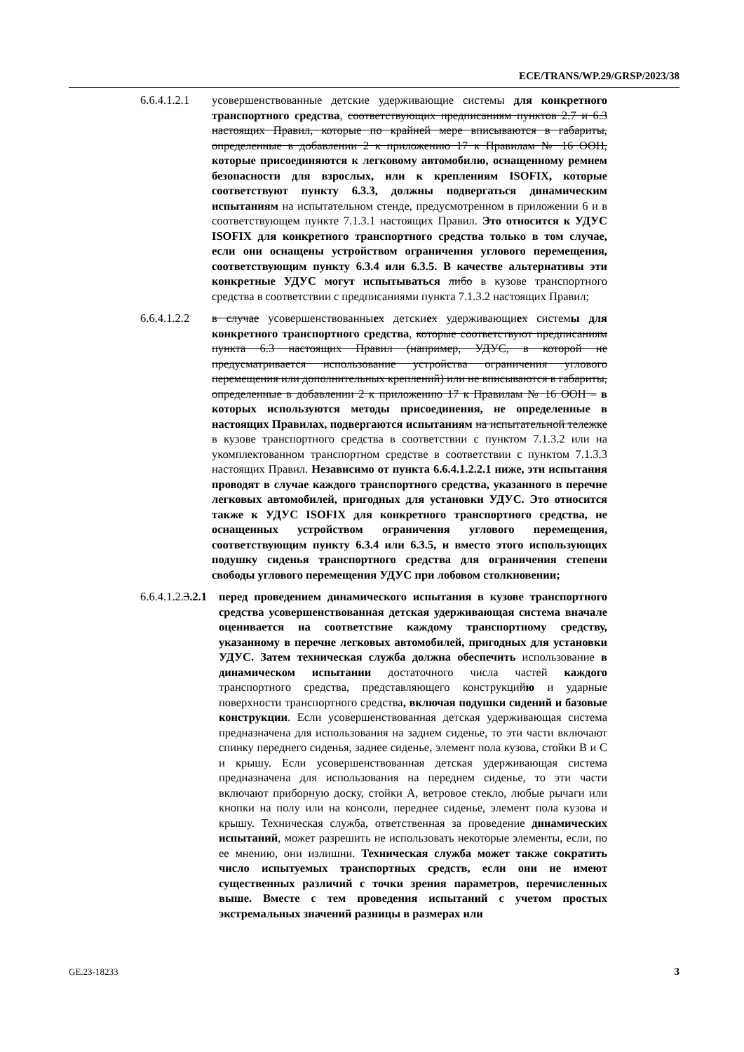ECE/TRANS/WP.29/GRSP/2023/38
6.6.4.1.2.1
усовершенствованные детские удерживающие системы для конкретного транспортного средства, соответствующих предписаниям пунктов 2.7 и 6.3 настоящих Правил, которые по крайней мере вписываются в габариты, определенные в добавлении 2 к приложению 17 к Правилам № 16 ООН, которые присоединяются к легковому автомобилю, оснащенному ремнем безопасности для взрослых, или к креплениям ISOFIX, которые соответствуют пункту 6.3.3, должны подвергаться динамическим испытаниям на испытательном стенде, предусмотренном в приложении 6 и в соответствующем пункте 7.1.3.1 настоящих Правил. Это относится к УДУС ISOFIX для конкретного транспортного средства только в том случае, если они оснащены устройством ограничения углового перемещения, соответствующим пункту 6.3.4 или 6.3.5. В качестве альтернативы эти конкретные УДУС могут испытываться либо в кузове транспортного средства в соответствии с предписаниями пункта 7.1.3.2 настоящих Правил;
6.6.4.1.2.2
в случае усовершенствованныех детскиех удерживающиех системы для конкретного транспортного средства, которые соответствуют предписаниям пункта 6.3 настоящих Правил (например, УДУС, в которой не предусматривается использование устройства ограничения углового перемещения или дополнительных креплений) или не вписываются в габариты, определенные в добавлении 2 к приложению 17 к Правилам № 16 ООН – в которых используются методы присоединения, не определенные в настоящих Правилах, подвергаются испытаниям на испытательной тележке в кузове транспортного средства в соответствии с пунктом 7.1.3.2 или на укомплектованном транспортном средстве в соответствии с пунктом 7.1.3.3 настоящих Правил. Независимо от пункта 6.6.4.1.2.2.1 ниже, эти испытания проводят в случае каждого транспортного средства, указанного в перечне легковых автомобилей, пригодных для установки УДУС. Это относится также к УДУС ISOFIX для конкретного транспортного средства, не оснащенных устройством ограничения углового перемещения, соответствующим пункту 6.3.4 или 6.3.5, и вместо этого использующих подушку сиденья транспортного средства для ограничения степени свободы углового перемещения УДУС при лобовом столкновении;
6.6.4.1.2.3.2.1
перед проведением динамического испытания в кузове транспортного средства усовершенствованная детская удерживающая система вначале оценивается на соответствие каждому транспортному средству, указанному в перечне легковых автомобилей, пригодных для установки УДУС. Затем техническая служба должна обеспечить использование в динамическом испытании достаточного числа частей каждого транспортного средства, представляющего конструкцийю и ударные поверхности транспортного средства, включая подушки сидений и базовые конструкции. Если усовершенствованная детская удерживающая система предназначена для использования на заднем сиденье, то эти части включают спинку переднего сиденья, заднее сиденье, элемент пола кузова, стойки B и C и крышу. Если усовершенствованная детская удерживающая система предназначена для использования на переднем сиденье, то эти части включают приборную доску, стойки A, ветровое стекло, любые рычаги или кнопки на полу или на консоли, переднее сиденье, элемент пола кузова и крышу. Техническая служба, ответственная за проведение динамических испытаний, может разрешить не использовать некоторые элементы, если, по ее мнению, они излишни. Техническая служба может также сократить число испытуемых транспортных средств, если они не имеют существенных различий с точки зрения параметров, перечисленных выше. Вместе с тем проведения испытаний с учетом простых экстремальных значений разницы в размерах или
GE.23-18233 3